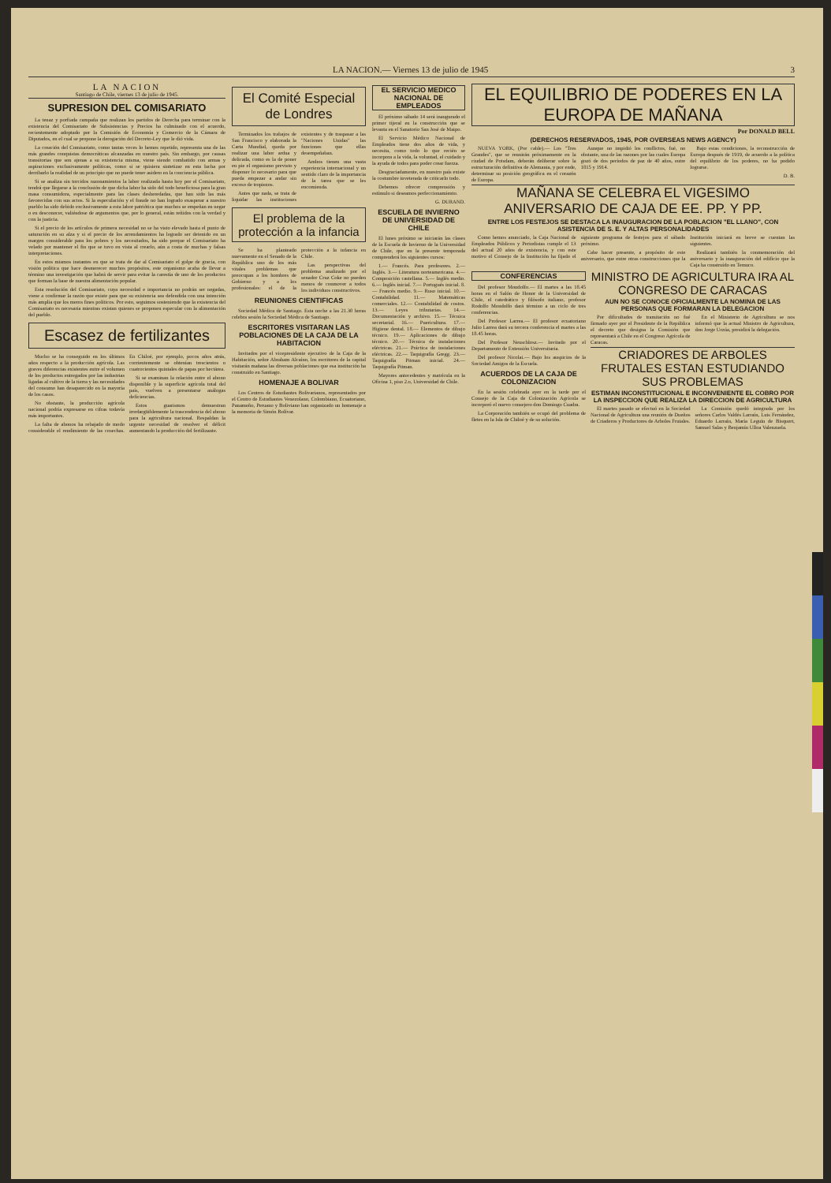LA NACION.— Viernes 13 de julio de 1945 3
LA NACION
Santiago de Chile, viernes 13 de julio de 1945.
SUPRESION DEL COMISARIATO
La tenaz y porfiada campaña que realizan los partidos de Derecha para terminar con la existencia del Comisariato de Subsistencias y Precios ha culminado con el acuerdo, recientemente adoptado por la Comisión de Economía y Comercio de la Cámara de Diputados, en el cual se propone la derogación del Decreto-Ley que le dió vida.
La creación del Comisariato, como tantas veces lo hemos repetido, representa una de las más grandes conquistas democráticas alcanzadas en nuestro país. Sin embargo, por causas transitorias que son ajenas a su existencia misma, viene siendo combatido con armas y aspiraciones exclusivamente políticas, como si se quisiera sintetizar en esta lucha por derribarlo la realidad de un principio que no puede tener asidero en la conciencia pública.
Si se analiza sin torcidos razonamientos la labor realizada hasta hoy por el Comisariato, tendrá que llegarse a la conclusión de que dicha labor ha sido del todo beneficiosa para la gran masa consumidora, especialmente para las clases desheredadas, que han sido las más favorecidas con sus actos. Si la especulación y el fraude no han logrado exasperar a nuestro pueblo ha sido debido exclusivamente a esta labor patriótica que muchos se empeñan en negar o en desconocer, valiéndose de argumentos que, por lo general, están reñidos con la verdad y con la justicia.
Si el precio de los artículos de primera necesidad no se ha visto elevado hasta el punto de saturación en su alza y si el precio de los arrendamientos ha logrado ser detenido en un margen considerable para los pobres y los necesitados, ha sido porque el Comisariato ha velado por mantener el fin que se tuvo en vista al crearlo, aún a costa de muchas y falsas interpretaciones.
En estos mismos instantes en que se trata de dar al Comisariato el golpe de gracia, con visión política que hace desmerecer muchos propósitos, este organismo acaba de llevar a término una investigación que habrá de servir para evitar la carestía de uno de los productos que forman la base de nuestra alimentación popular.
Esta resolución del Comisariato, cuya necesidad e importancia no podrán ser negadas, viene a confirmar la razón que existe para que su existencia sea defendida con una intención más amplia que los meros fines políticos. Por esto, seguimos sosteniendo que la existencia del Comisariato es necesaria mientras existan quienes se proponen especular con la alimentación del pueblo.
Escasez de fertilizantes
Mucho se ha conseguido en los últimos años respecto a la producción agrícola. Las graves diferencias existentes entre el volumen de los productos entregados por las industrias ligadas al cultivo de la tierra y las necesidades del consumo han desaparecido en la mayoría de los casos.
No obstante, la producción agrícola nacional podría expresarse en cifras todavía más importantes.
La falta de abonos ha rebajado de modo considerable el rendimiento de las cosechas. En Chiloé, por ejemplo, pocos años atrás, corrientemente se obtenían trescientos o cuatrocientos quintales de papas por hectárea.
Si se examinan la relación entre el abono disponible y la superficie agrícola total del país, vuelven a presentarse análogas deficiencias.
Estos guarismos demuestran irredargüiblemente la trascendencia del abono para la agricultura nacional. Respaldan la urgente necesidad de resolver el déficit aumentando la producción del fertilizante.
El Comité Especial de Londres
Terminados los trabajos de San Francisco y elaborada la Carta Mundial, queda por realizar una labor ardua y delicada, como es la de poner en pie el organismo previsto y disponer lo necesario para que pueda empezar a andar sin exceso de tropiezos.
Antes que nada, se trata de liquidar las instituciones existentes y de traspasar a las "Naciones Unidas" las funciones que ellas desempeñaban.
Ambos tienen una vasta experiencia internacional y un sentido claro de la importancia de la tarea que se les encomienda.
El problema de la protección a la infancia
Se ha planteado nuevamente en el Senado de la República uno de los más vitales problemas que preocupan a los hombres de Gobierno y a los profesionales: el de la protección a la infancia en Chile.
Las perspectivas del problema analizado por el senador Cruz Coke no pueden menos de conmover a todos los individuos constructivos.
REUNIONES CIENTIFICAS
Sociedad Médica de Santiago. Esta noche a las 21.30 horas celebra sesión la Sociedad Médica de Santiago.
ESCRITORES VISITARAN LAS POBLACIONES DE LA CAJA DE LA HABITACION
Invitados por el vicepresidente ejecutivo de la Caja de la Habitación, señor Abraham Alcaíno, los escritores de la capital visitarán mañana las diversas poblaciones que esa institución ha construido en Santiago.
HOMENAJE A BOLIVAR
Los Centros de Estudiantes Bolivarianos, representados por el Centro de Estudiantes Venezolano, Colombiano, Ecuatoriano, Panameño, Peruano y Boliviano han organizado un homenaje a la memoria de Simón Bolívar.
EL SERVICIO MEDICO NACIONAL DE EMPLEADOS
El próximo sábado 14 será inaugurado el primer tijeral en la construcción que se levanta en el Sanatorio San José de Maipo.
El Servicio Médico Nacional de Empleados tiene dos años de vida, y necesita, como todo lo que recién se incorpora a la vida, la voluntad, el cuidado y la ayuda de todos para poder crear fuerza.
Desgraciadamente, en nuestro país existe la costumbre inveterada de criticarlo todo.
Debemos ofrecer comprensión y estímulo si deseamos perfeccionamiento.
G. DURAND.
ESCUELA DE INVIERNO DE UNIVERSIDAD DE CHILE
El lunes próximo se iniciarán las clases de la Escuela de Invierno de la Universidad de Chile, que en la presente temporada comprenderá los siguientes cursos:
1.— Francés. Para profesores. 2.— Inglés. 3.— Literatura norteamericana. 4.— Composición castellana. 5.— Inglés medio. 6.— Inglés inicial. 7.— Portugués inicial. 8.— Francés medio. 9.— Ruso inicial. 10.— Contabilidad. 11.— Matemáticas comerciales. 12.— Contabilidad de costos. 13.— Leyes tributarias. 14.— Documentación y archivo. 15.— Técnica secretarial. 16.— Puericultura. 17.— Higiene dental. 18.— Elementos de dibujo técnico. 19.— Aplicaciones de dibujo técnico. 20.— Técnica de instalaciones eléctricas. 21.— Práctica de instalaciones eléctricas. 22.— Taquigrafía Gregg. 23.— Taquigrafía Pitman inicial. 24.— Taquigrafía Pitman.
Mayores antecedentes y matrícula en la Oficina 1, piso 2.o, Universidad de Chile.
EL EQUILIBRIO DE PODERES EN LA EUROPA DE MAÑANA
Por DONALD BELL
(DERECHOS RESERVADOS, 1945, POR OVERSEAS NEWS AGENCY)
NUEVA YORK, (Por cable).— Los "Tres Grandes", que se reunirán próximamente en la ciudad de Potsdam, deberán deliberar sobre la estructuración definitiva de Alemania, y por ende, determinar su posición geográfica en el corazón de Europa.
Aunque no impidió los conflictos, fué, no obstante, una de las razones por las cuales Europa gozó de dos períodos de paz de 40 años, entre 1815 y 1914.
Bajo estas condiciones, la reconstrucción de Europa después de 1919, de acuerdo a la política del equilibrio de los poderes, no ha podido lograrse.
D. B.
MAÑANA SE CELEBRA EL VIGESIMO ANIVERSARIO DE CAJA DE EE. PP. Y PP.
ENTRE LOS FESTEJOS SE DESTACA LA INAUGURACION DE LA POBLACION "EL LLANO", CON ASISTENCIA DE S. E. Y ALTAS PERSONALIDADES
Como hemos anunciado, la Caja Nacional de Empleados Públicos y Periodistas cumple el 13 del actual 20 años de existencia, y con este motivo el Consejo de la Institución ha fijado el siguiente programa de festejos para el sábado próximo.
Cabe hacer presente, a propósito de este aniversario, que entre otras construcciones que la Institución iniciará en breve se cuentan las siguientes.
Realizará también la conmemoración del aniversario y la inauguración del edificio que la Caja ha construído en Temuco.
CONFERENCIAS
Del profesor Mondolfo.— El martes a las 18.45 horas en el Salón de Honor de la Universidad de Chile, el catedrático y filósofo italiano, profesor Rodolfo Mondolfo dará término a un ciclo de tres conferencias.
Del Profesor Larrea.— El profesor ecuatoriano Julio Larrea dará su tercera conferencia el martes a las 18.45 horas.
Del Profesor Neuschlosz.— Invitado por el Departamento de Extensión Universitaria.
Del profesor Nicolai.— Bajo los auspicios de la Sociedad Amigos de la Escuela.
ACUERDOS DE LA CAJA DE COLONIZACION
En la sesión celebrada ayer en la tarde por el Consejo de la Caja de Colonización Agrícola se incorporó el nuevo consejero don Domingo Cuadra.
La Corporación también se ocupó del problema de fletes en la Isla de Chiloé y de su solución.
MINISTRO DE AGRICULTURA IRA AL CONGRESO DE CARACAS
AUN NO SE CONOCE OFICIALMENTE LA NOMINA DE LAS PERSONAS QUE FORMARAN LA DELEGACION
Por dificultades de tramitación no fué firmado ayer por el Presidente de la República el decreto que designa la Comisión que representará a Chile en el Congreso Agrícola de Caracas.
En el Ministerio de Agricultura se nos informó que la actual Ministro de Agricultura, don Jorge Urzúa, presidirá la delegación.
CRIADORES DE ARBOLES FRUTALES ESTAN ESTUDIANDO SUS PROBLEMAS
ESTIMAN INCONSTITUCIONAL E INCONVENIENTE EL COBRO POR LA INSPECCION QUE REALIZA LA DIRECCION DE AGRICULTURA
El martes pasado se efectuó en la Sociedad Nacional de Agricultura una reunión de Dueños de Criaderos y Productores de Arboles Frutales.
La Comisión quedó integrada por los señores Carlos Valdés Larraín, Luis Fernández, Eduardo Larraín, María Leguín de Bisquert, Samuel Salas y Benjamín Ulloa Valenzuela.